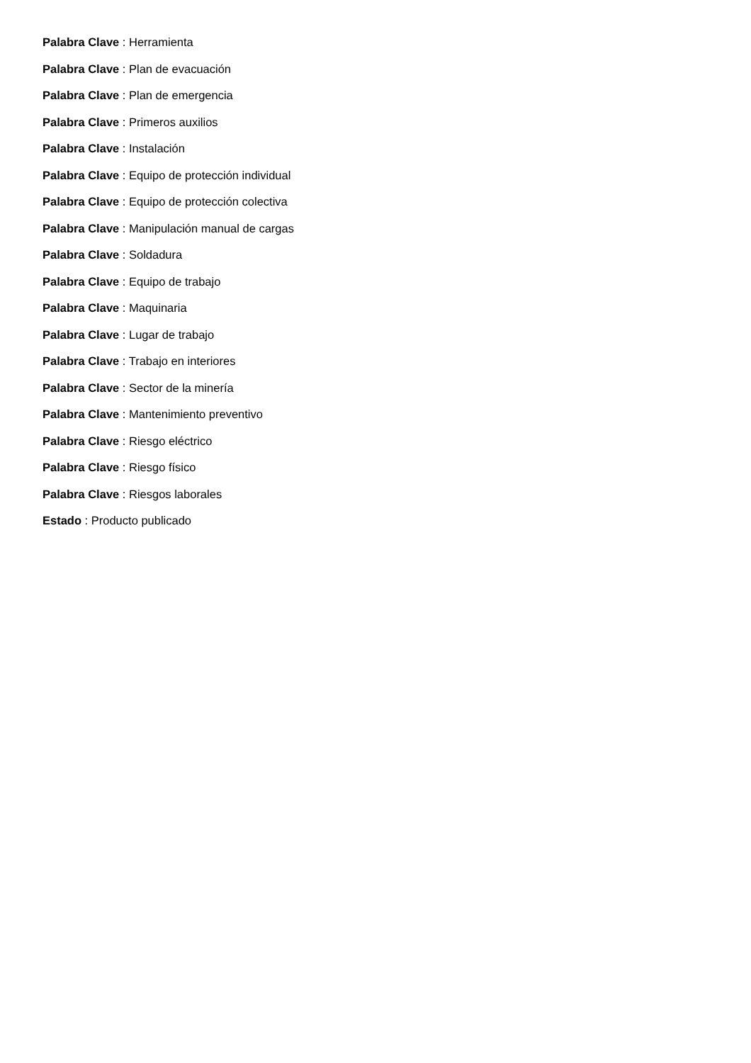Palabra Clave : Herramienta
Palabra Clave : Plan de evacuación
Palabra Clave : Plan de emergencia
Palabra Clave : Primeros auxilios
Palabra Clave : Instalación
Palabra Clave : Equipo de protección individual
Palabra Clave : Equipo de protección colectiva
Palabra Clave : Manipulación manual de cargas
Palabra Clave : Soldadura
Palabra Clave : Equipo de trabajo
Palabra Clave : Maquinaria
Palabra Clave : Lugar de trabajo
Palabra Clave : Trabajo en interiores
Palabra Clave : Sector de la minería
Palabra Clave : Mantenimiento preventivo
Palabra Clave : Riesgo eléctrico
Palabra Clave : Riesgo físico
Palabra Clave : Riesgos laborales
Estado : Producto publicado